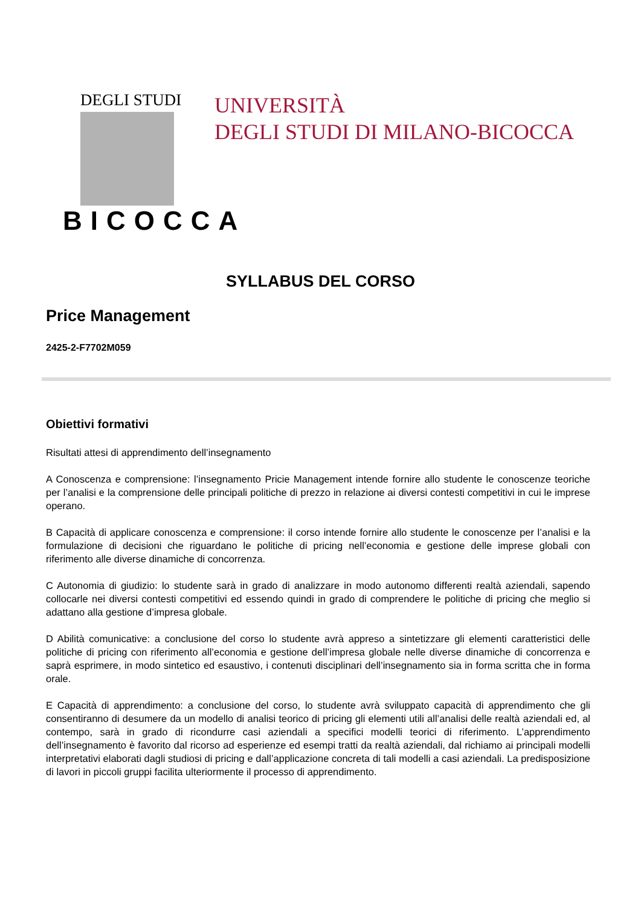DEGLI STUDI
BICOCCA
UNIVERSITÀ
DEGLI STUDI DI MILANO-BICOCCA
SYLLABUS DEL CORSO
Price Management
2425-2-F7702M059
Obiettivi formativi
Risultati attesi di apprendimento dell’insegnamento
A Conoscenza e comprensione: l’insegnamento Pricie Management intende fornire allo studente le conoscenze teoriche per l’analisi e la comprensione delle principali politiche di prezzo in relazione ai diversi contesti competitivi in cui le imprese operano.
B Capacità di applicare conoscenza e comprensione: il corso intende fornire allo studente le conoscenze per l’analisi e la formulazione di decisioni che riguardano le politiche di pricing nell’economia e gestione delle imprese globali con riferimento alle diverse dinamiche di concorrenza.
C Autonomia di giudizio: lo studente sarà in grado di analizzare in modo autonomo differenti realtà aziendali, sapendo collocarle nei diversi contesti competitivi ed essendo quindi in grado di comprendere le politiche di pricing che meglio si adattano alla gestione d’impresa globale.
D Abilità comunicative: a conclusione del corso lo studente avrà appreso a sintetizzare gli elementi caratteristici delle politiche di pricing con riferimento all’economia e gestione dell’impresa globale nelle diverse dinamiche di concorrenza e saprà esprimere, in modo sintetico ed esaustivo, i contenuti disciplinari dell’insegnamento sia in forma scritta che in forma orale.
E Capacità di apprendimento: a conclusione del corso, lo studente avrà sviluppato capacità di apprendimento che gli consentiranno di desumere da un modello di analisi teorico di pricing gli elementi utili all’analisi delle realtà aziendali ed, al contempo, sarà in grado di ricondurre casi aziendali a specifici modelli teorici di riferimento. L’apprendimento dell’insegnamento è favorito dal ricorso ad esperienze ed esempi tratti da realtà aziendali, dal richiamo ai principali modelli interpretativi elaborati dagli studiosi di pricing e dall’applicazione concreta di tali modelli a casi aziendali. La predisposizione di lavori in piccoli gruppi facilita ulteriormente il processo di apprendimento.